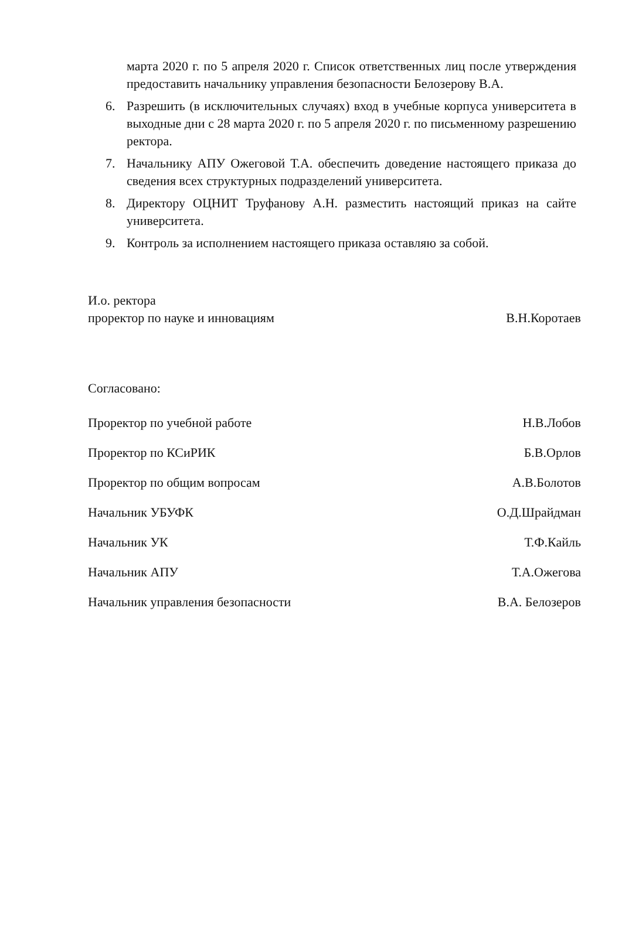марта 2020 г. по 5 апреля 2020 г. Список ответственных лиц после утверждения предоставить начальнику управления безопасности Белозерову В.А.
6. Разрешить (в исключительных случаях) вход в учебные корпуса университета в выходные дни с 28 марта 2020 г. по 5 апреля 2020 г. по письменному разрешению ректора.
7. Начальнику АПУ Ожеговой Т.А. обеспечить доведение настоящего приказа до сведения всех структурных подразделений университета.
8. Директору ОЦНИТ Труфанову А.Н. разместить настоящий приказ на сайте университета.
9. Контроль за исполнением настоящего приказа оставляю за собой.
И.о. ректора
проректор по науке и инновациям В.Н.Коротаев
Согласовано:
Проректор по учебной работе Н.В.Лобов
Проректор по КСиРИК Б.В.Орлов
Проректор по общим вопросам А.В.Болотов
Начальник УБУФК О.Д.Шрайдман
Начальник УК Т.Ф.Кайль
Начальник АПУ Т.А.Ожегова
Начальник управления безопасности В.А. Белозеров